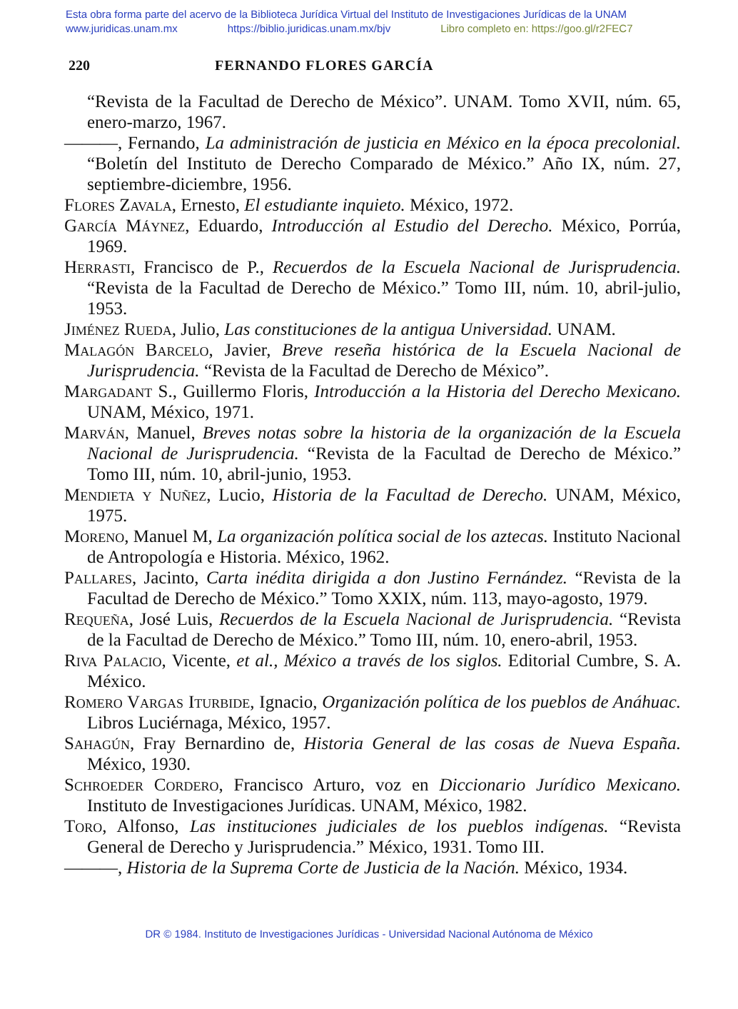Esta obra forma parte del acervo de la Biblioteca Jurídica Virtual del Instituto de Investigaciones Jurídicas de la UNAM
www.juridicas.unam.mx https://biblio.juridicas.unam.mx/bjv Libro completo en: https://goo.gl/r2FEC7
220 FERNANDO FLORES GARCÍA
“Revista de la Facultad de Derecho de México”. UNAM. Tomo XVII, núm. 65, enero-marzo, 1967.
———, Fernando, La administración de justicia en México en la época precolonial. “Boletín del Instituto de Derecho Comparado de México.” Año IX, núm. 27, septiembre-diciembre, 1956.
Flores Zavala, Ernesto, El estudiante inquieto. México, 1972.
García Máynez, Eduardo, Introducción al Estudio del Derecho. México, Porrúa, 1969.
Herrasti, Francisco de P., Recuerdos de la Escuela Nacional de Jurisprudencia. “Revista de la Facultad de Derecho de México.” Tomo III, núm. 10, abril-julio, 1953.
Jiménez Rueda, Julio, Las constituciones de la antigua Universidad. UNAM.
Malagón Barcelo, Javier, Breve reseña histórica de la Escuela Nacional de Jurisprudencia. “Revista de la Facultad de Derecho de México”.
Margadant S., Guillermo Floris, Introducción a la Historia del Derecho Mexicano. UNAM, México, 1971.
Marván, Manuel, Breves notas sobre la historia de la organización de la Escuela Nacional de Jurisprudencia. “Revista de la Facultad de Derecho de México.” Tomo III, núm. 10, abril-junio, 1953.
Mendieta y Nuñez, Lucio, Historia de la Facultad de Derecho. UNAM, México, 1975.
Moreno, Manuel M, La organización política social de los aztecas. Instituto Nacional de Antropología e Historia. México, 1962.
Pallares, Jacinto, Carta inédita dirigida a don Justino Fernández. “Revista de la Facultad de Derecho de México.” Tomo XXIX, núm. 113, mayo-agosto, 1979.
Requeña, José Luis, Recuerdos de la Escuela Nacional de Jurisprudencia. “Revista de la Facultad de Derecho de México.” Tomo III, núm. 10, enero-abril, 1953.
Riva Palacio, Vicente, et al., México a través de los siglos. Editorial Cumbre, S. A. México.
Romero Vargas Iturbide, Ignacio, Organización política de los pueblos de Anáhuac. Libros Luciérnaga, México, 1957.
Sahagún, Fray Bernardino de, Historia General de las cosas de Nueva España. México, 1930.
Schroeder Cordero, Francisco Arturo, voz en Diccionario Jurídico Mexicano. Instituto de Investigaciones Jurídicas. UNAM, México, 1982.
Toro, Alfonso, Las instituciones judiciales de los pueblos indígenas. “Revista General de Derecho y Jurisprudencia.” México, 1931. Tomo III.
———, Historia de la Suprema Corte de Justicia de la Nación. México, 1934.
DR © 1984. Instituto de Investigaciones Jurídicas - Universidad Nacional Autónoma de México